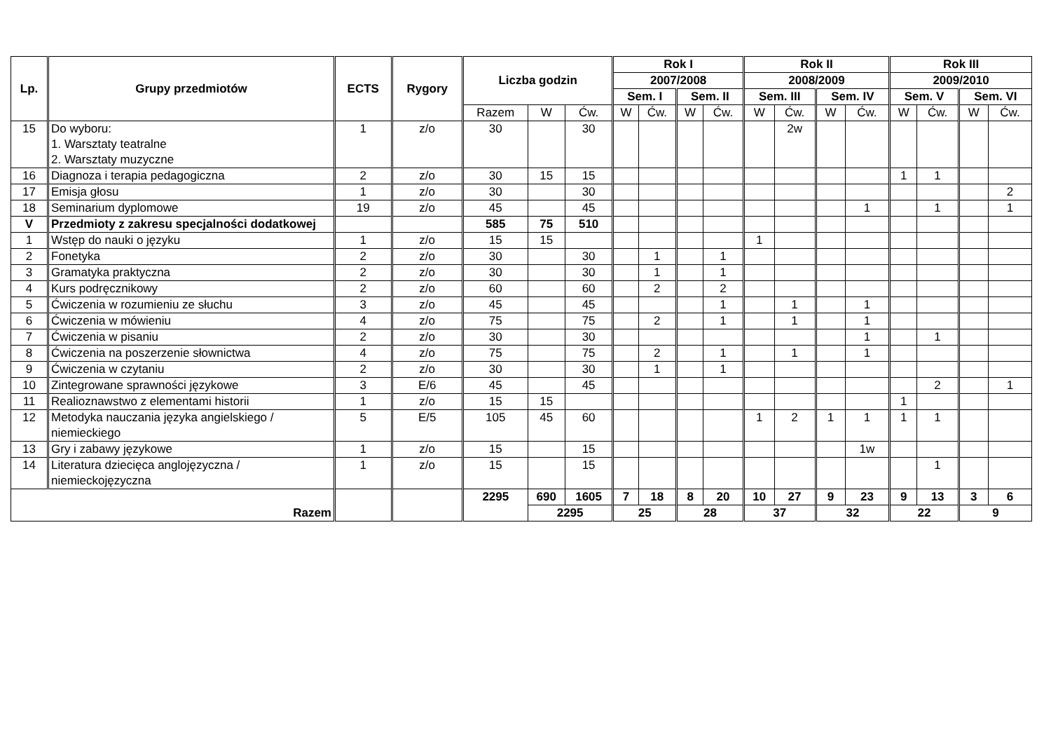| Lp. | Grupy przedmiotów | ECTS | Rygory | Liczba godzin | | | Rok I | | | | Rok II | | | | Rok III | | | |
| --- | --- | --- | --- | --- | --- | --- | --- | --- | --- | --- | --- | --- | --- | --- | --- | --- | --- | --- |
| | | | | | | | 2007/2008 | | | | 2008/2009 | | | | 2009/2010 | | | |
| | | | | | | | Sem. I | | Sem. II | | Sem. III | | Sem. IV | | Sem. V | | Sem. VI | |
| | | | | Razem | W | Ćw. | W | Ćw. | W | Ćw. | W | Ćw. | W | Ćw. | W | Ćw. | W | Ćw. |
| 15 | Do wyboru: 1. Warsztaty teatralne 2. Warsztaty muzyczne | 1 | z/o | 30 | | 30 | | | | | | 2w | | | | | | |
| 16 | Diagnoza i terapia pedagogiczna | 2 | z/o | 30 | 15 | 15 | | | | | | | | | 1 | 1 | | |
| 17 | Emisja głosu | 1 | z/o | 30 | | 30 | | | | | | | | | | | | 2 |
| 18 | Seminarium dyplomowe | 19 | z/o | 45 | | 45 | | | | | | | | 1 | | 1 | | 1 |
| V | Przedmioty z zakresu specjalności dodatkowej | | | 585 | 75 | 510 | | | | | | | | | | | | |
| 1 | Wstęp do nauki o języku | 1 | z/o | 15 | 15 | | | | | | 1 | | | | | | | |
| 2 | Fonetyka | 2 | z/o | 30 | | 30 | | 1 | | 1 | | | | | | | | |
| 3 | Gramatyka praktyczna | 2 | z/o | 30 | | 30 | | 1 | | 1 | | | | | | | | |
| 4 | Kurs podręcznikowy | 2 | z/o | 60 | | 60 | | 2 | | 2 | | | | | | | | |
| 5 | Ćwiczenia w rozumieniu ze słuchu | 3 | z/o | 45 | | 45 | | | | 1 | | 1 | | 1 | | | | |
| 6 | Ćwiczenia w mówieniu | 4 | z/o | 75 | | 75 | | 2 | | 1 | | 1 | | 1 | | | | |
| 7 | Ćwiczenia w pisaniu | 2 | z/o | 30 | | 30 | | | | | | | | 1 | | 1 | | |
| 8 | Ćwiczenia na poszerzenie słownictwa | 4 | z/o | 75 | | 75 | | 2 | | 1 | | 1 | | 1 | | | | |
| 9 | Ćwiczenia w czytaniu | 2 | z/o | 30 | | 30 | | 1 | | 1 | | | | | | | | |
| 10 | Zintegrowane sprawności językowe | 3 | E/6 | 45 | | 45 | | | | | | | | | | 2 | | 1 |
| 11 | Realioznawstwo z elementami historii | 1 | z/o | 15 | 15 | | | | | | | | | | 1 | | | |
| 12 | Metodyka nauczania języka angielskiego / niemieckiego | 5 | E/5 | 105 | 45 | 60 | | | | | 1 | 2 | 1 | 1 | 1 | 1 | | |
| 13 | Gry i zabawy językowe | 1 | z/o | 15 | | 15 | | | | | | | | 1w | | | | |
| 14 | Literatura dziecięca anglojęzyczna / niemieckojęzyczna | 1 | z/o | 15 | | 15 | | | | | | | | | | 1 | | |
| Razem | | | | 2295 | 690 | 1605 | 7 | 18 | 8 | 20 | 10 | 27 | 9 | 23 | 9 | 13 | 3 | 6 |
| | | | | | 2295 | | 25 | | 28 | | 37 | | 32 | | 22 | | 9 | |